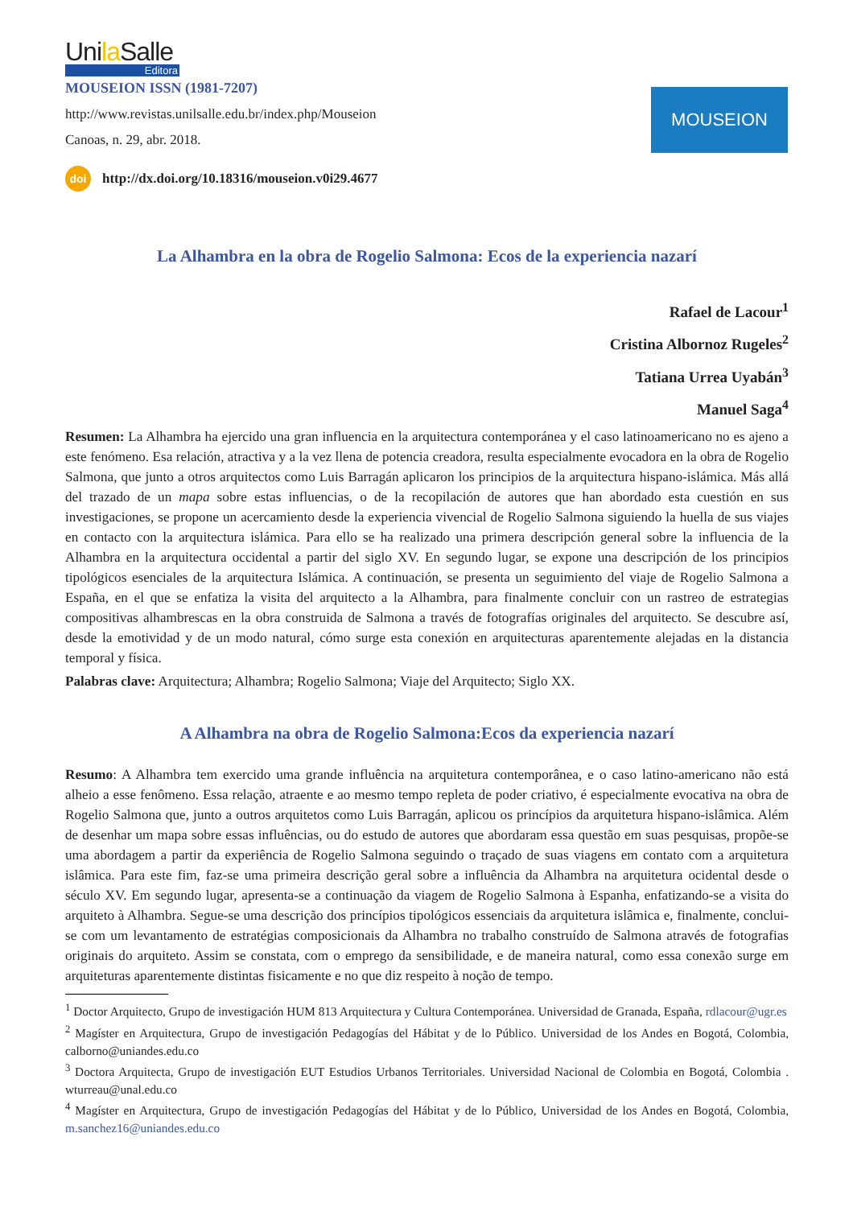Unila Salle
Editora
MOUSEION ISSN (1981-7207)
http://www.revistas.unilsalle.edu.br/index.php/Mouseion
Canoas, n. 29, abr. 2018.
MOUSEION
doi http://dx.doi.org/10.18316/mouseion.v0i29.4677
La Alhambra en la obra de Rogelio Salmona: Ecos de la experiencia nazarí
Rafael de Lacour<sup>1</sup>
Cristina Albornoz Rugeles<sup>2</sup>
Tatiana Urrea Uyabán<sup>3</sup>
Manuel Saga<sup>4</sup>
Resumen: La Alhambra ha ejercido una gran influencia en la arquitectura contemporánea y el caso latinoamericano no es ajeno a este fenómeno. Esa relación, atractiva y a la vez llena de potencia creadora, resulta especialmente evocadora en la obra de Rogelio Salmona, que junto a otros arquitectos como Luis Barragán aplicaron los principios de la arquitectura hispano-islámica. Más allá del trazado de un mapa sobre estas influencias, o de la recopilación de autores que han abordado esta cuestión en sus investigaciones, se propone un acercamiento desde la experiencia vivencial de Rogelio Salmona siguiendo la huella de sus viajes en contacto con la arquitectura islámica. Para ello se ha realizado una primera descripción general sobre la influencia de la Alhambra en la arquitectura occidental a partir del siglo XV. En segundo lugar, se expone una descripción de los principios tipológicos esenciales de la arquitectura Islámica. A continuación, se presenta un seguimiento del viaje de Rogelio Salmona a España, en el que se enfatiza la visita del arquitecto a la Alhambra, para finalmente concluir con un rastreo de estrategias compositivas alhambrescas en la obra construida de Salmona a través de fotografías originales del arquitecto. Se descubre así, desde la emotividad y de un modo natural, cómo surge esta conexión en arquitecturas aparentemente alejadas en la distancia temporal y física.
Palabras clave: Arquitectura; Alhambra; Rogelio Salmona; Viaje del Arquitecto; Siglo XX.
A Alhambra na obra de Rogelio Salmona:Ecos da experiencia nazarí
Resumo: A Alhambra tem exercido uma grande influência na arquitetura contemporânea, e o caso latino-americano não está alheio a esse fenômeno. Essa relação, atraente e ao mesmo tempo repleta de poder criativo, é especialmente evocativa na obra de Rogelio Salmona que, junto a outros arquitetos como Luis Barragán, aplicou os princípios da arquitetura hispano-islâmica. Além de desenhar um mapa sobre essas influências, ou do estudo de autores que abordaram essa questão em suas pesquisas, propõe-se uma abordagem a partir da experiência de Rogelio Salmona seguindo o traçado de suas viagens em contato com a arquitetura islâmica. Para este fim, faz-se uma primeira descrição geral sobre a influência da Alhambra na arquitetura ocidental desde o século XV. Em segundo lugar, apresenta-se a continuação da viagem de Rogelio Salmona à Espanha, enfatizando-se a visita do arquiteto à Alhambra. Segue-se uma descrição dos princípios tipológicos essenciais da arquitetura islâmica e, finalmente, conclui-se com um levantamento de estratégias composicionais da Alhambra no trabalho construído de Salmona através de fotografias originais do arquiteto. Assim se constata, com o emprego da sensibilidade, e de maneira natural, como essa conexão surge em arquiteturas aparentemente distintas fisicamente e no que diz respeito à noção de tempo.
<sup>1</sup> Doctor Arquitecto, Grupo de investigación HUM 813 Arquitectura y Cultura Contemporánea. Universidad de Granada, España, rdlacour@ugr.es
<sup>2</sup> Magíster en Arquitectura, Grupo de investigación Pedagogías del Hábitat y de lo Público. Universidad de los Andes en Bogotá, Colombia, calborno@uniandes.edu.co
<sup>3</sup> Doctora Arquitecta, Grupo de investigación EUT Estudios Urbanos Territoriales. Universidad Nacional de Colombia en Bogotá, Colombia . wturreau@unal.edu.co
<sup>4</sup> Magíster en Arquitectura, Grupo de investigación Pedagogías del Hábitat y de lo Público, Universidad de los Andes en Bogotá, Colombia, m.sanchez16@uniandes.edu.co